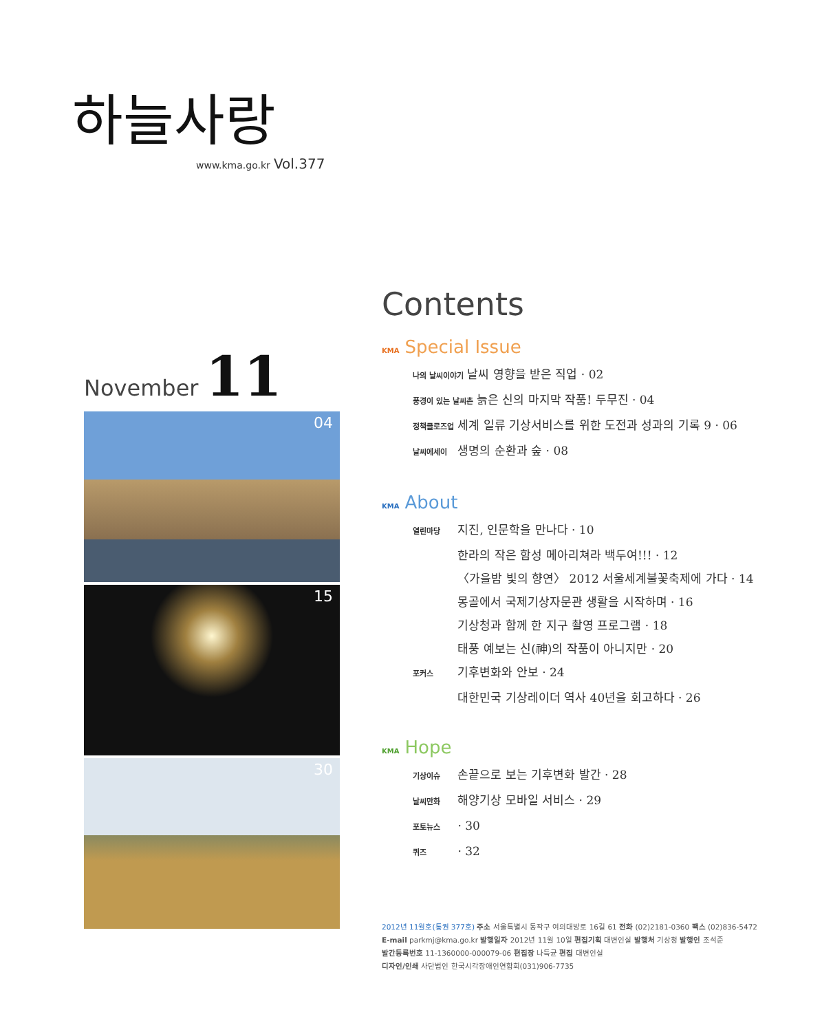하늘사랑
www.kma.go.kr Vol.377
November 11
04
15
30
Contents
KMA Special Issue
나의 날씨이야기 날씨 영향을 받은 직업 · 02
풍경이 있는 날씨촌 늙은 신의 마지막 작품! 두무진 · 04
정책클로즈업 세계 일류 기상서비스를 위한 도전과 성과의 기록 9 · 06
날씨에세이 생명의 순환과 숲 · 08
KMA About
열린마당 지진, 인문학을 만나다 · 10
한라의 작은 함성 메아리쳐라 백두여!!! · 12
〈가을밤 빛의 향연〉 2012 서울세계불꽃축제에 가다 · 14
몽골에서 국제기상자문관 생활을 시작하며 · 16
기상청과 함께 한 지구 촬영 프로그램 · 18
태풍 예보는 신(神)의 작품이 아니지만 · 20
포커스 기후변화와 안보 · 24
대한민국 기상레이더 역사 40년을 회고하다 · 26
KMA Hope
기상이슈 손끝으로 보는 기후변화 발간 · 28
날씨만화 해양기상 모바일 서비스 · 29
포토뉴스 · 30
퀴즈 · 32
2012년 11월호(통권 377호) 주소 서울특별시 동작구 여의대방로 16길 61 전화 (02)2181-0360 팩스 (02)836-5472
E-mail parkmj@kma.go.kr 발행일자 2012년 11월 10일 편집기획 대변인실 발행처 기상청 발행인 조석준
발간등록번호 11-1360000-000079-06 편집장 나득균 편집 대변인실
디자인/인쇄 사단법인 한국시각장애인연합회(031)906-7735